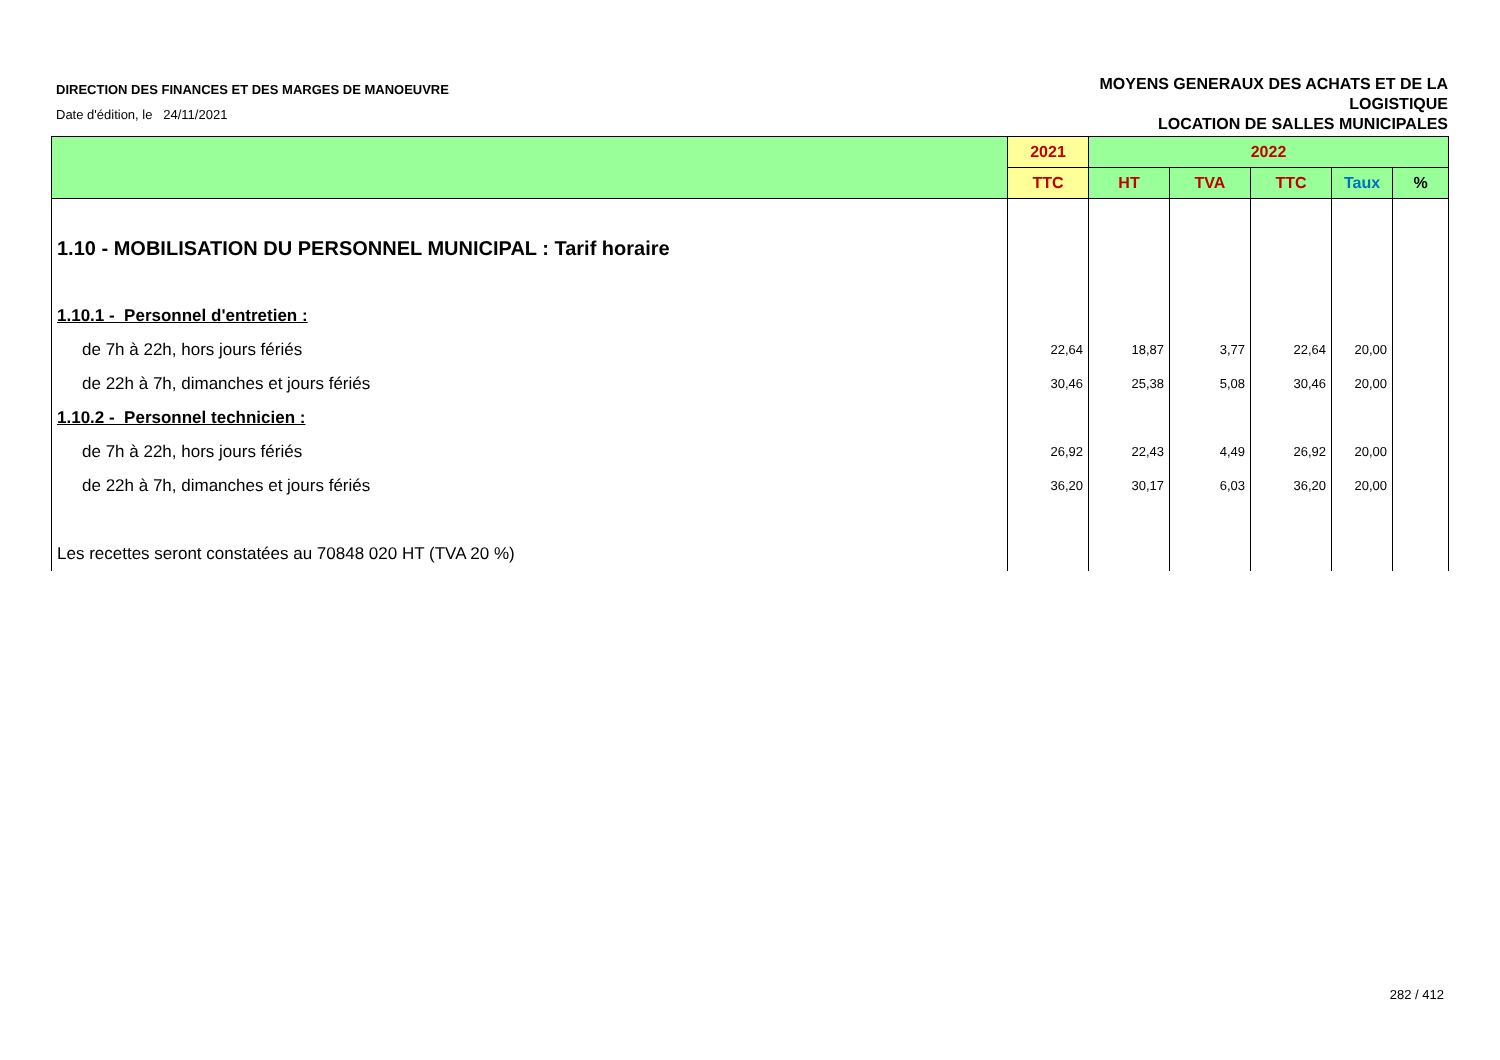DIRECTION DES FINANCES ET DES MARGES DE MANOEUVRE
Date d'édition, le 24/11/2021
MOYENS GENERAUX DES ACHATS ET DE LA
LOGISTIQUE
LOCATION DE SALLES MUNICIPALES
| | 2021 | 2022 | | | | |
| --- | --- | --- | --- | --- | --- | --- |
| | TTC | HT | TVA | TTC | Taux | % |
| 1.10 - MOBILISATION DU PERSONNEL MUNICIPAL : Tarif horaire | | | | | | |
| 1.10.1 - Personnel d'entretien : | | | | | | |
| de 7h à 22h, hors jours fériés | 22,64 | 18,87 | 3,77 | 22,64 | 20,00 | |
| de 22h à 7h, dimanches et jours fériés | 30,46 | 25,38 | 5,08 | 30,46 | 20,00 | |
| 1.10.2 - Personnel technicien : | | | | | | |
| de 7h à 22h, hors jours fériés | 26,92 | 22,43 | 4,49 | 26,92 | 20,00 | |
| de 22h à 7h, dimanches et jours fériés | 36,20 | 30,17 | 6,03 | 36,20 | 20,00 | |
| Les recettes seront constatées au 70848 020 HT (TVA 20 %) | | | | | | |
282 / 412